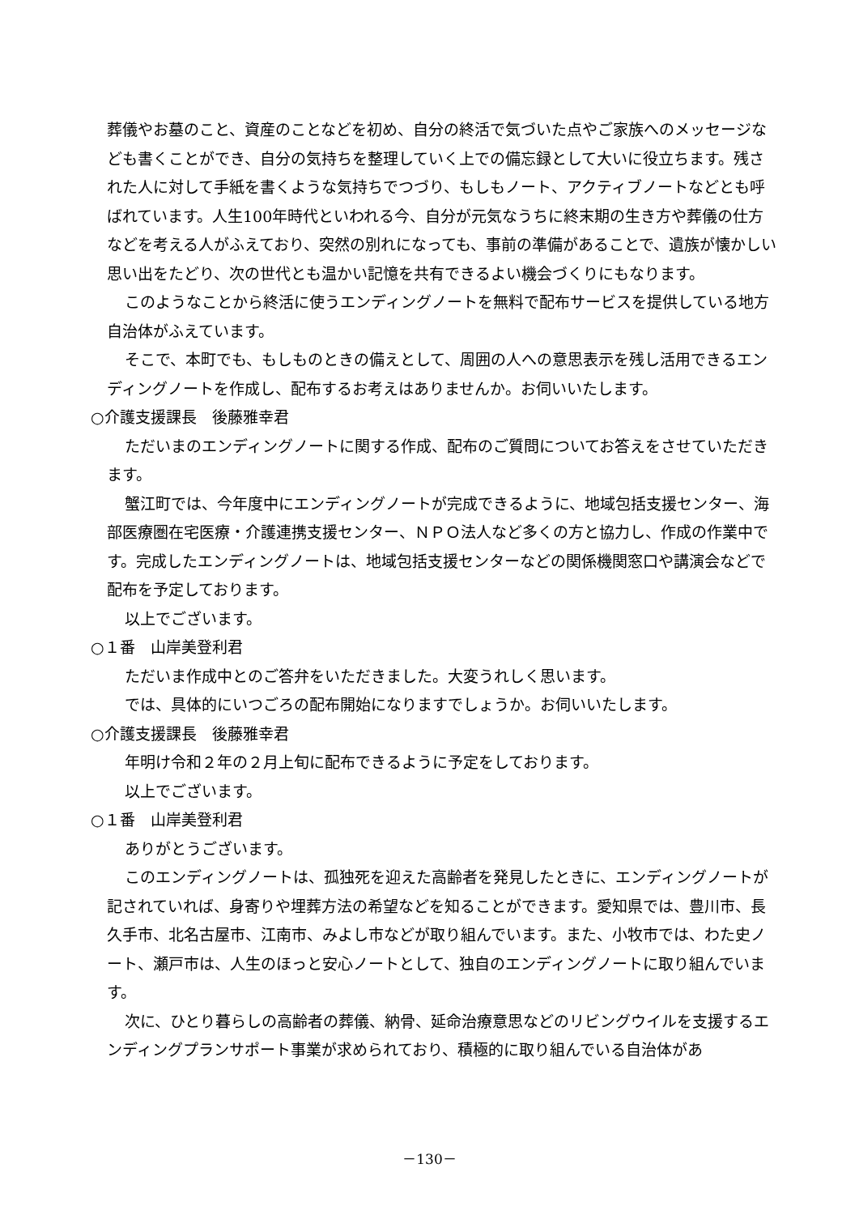葬儀やお墓のこと、資産のことなどを初め、自分の終活で気づいた点やご家族へのメッセージなども書くことができ、自分の気持ちを整理していく上での備忘録として大いに役立ちます。残された人に対して手紙を書くような気持ちでつづり、もしもノート、アクティブノートなどとも呼ばれています。人生100年時代といわれる今、自分が元気なうちに終末期の生き方や葬儀の仕方などを考える人がふえており、突然の別れになっても、事前の準備があることで、遺族が懐かしい思い出をたどり、次の世代とも温かい記憶を共有できるよい機会づくりにもなります。
このようなことから終活に使うエンディングノートを無料で配布サービスを提供している地方自治体がふえています。
そこで、本町でも、もしものときの備えとして、周囲の人への意思表示を残し活用できるエンディングノートを作成し、配布するお考えはありませんか。お伺いいたします。
○介護支援課長　後藤雅幸君
ただいまのエンディングノートに関する作成、配布のご質問についてお答えをさせていただきます。
蟹江町では、今年度中にエンディングノートが完成できるように、地域包括支援センター、海部医療圏在宅医療・介護連携支援センター、ＮＰＯ法人など多くの方と協力し、作成の作業中です。完成したエンディングノートは、地域包括支援センターなどの関係機関窓口や講演会などで配布を予定しております。
以上でございます。
○１番　山岸美登利君
ただいま作成中とのご答弁をいただきました。大変うれしく思います。
では、具体的にいつごろの配布開始になりますでしょうか。お伺いいたします。
○介護支援課長　後藤雅幸君
年明け令和２年の２月上旬に配布できるように予定をしております。
以上でございます。
○１番　山岸美登利君
ありがとうございます。
このエンディングノートは、孤独死を迎えた高齢者を発見したときに、エンディングノートが記されていれば、身寄りや埋葬方法の希望などを知ることができます。愛知県では、豊川市、長久手市、北名古屋市、江南市、みよし市などが取り組んでいます。また、小牧市では、わた史ノート、瀬戸市は、人生のほっと安心ノートとして、独自のエンディングノートに取り組んでいます。
次に、ひとり暮らしの高齢者の葬儀、納骨、延命治療意思などのリビングウイルを支援するエンディングプランサポート事業が求められており、積極的に取り組んでいる自治体があ
－130－